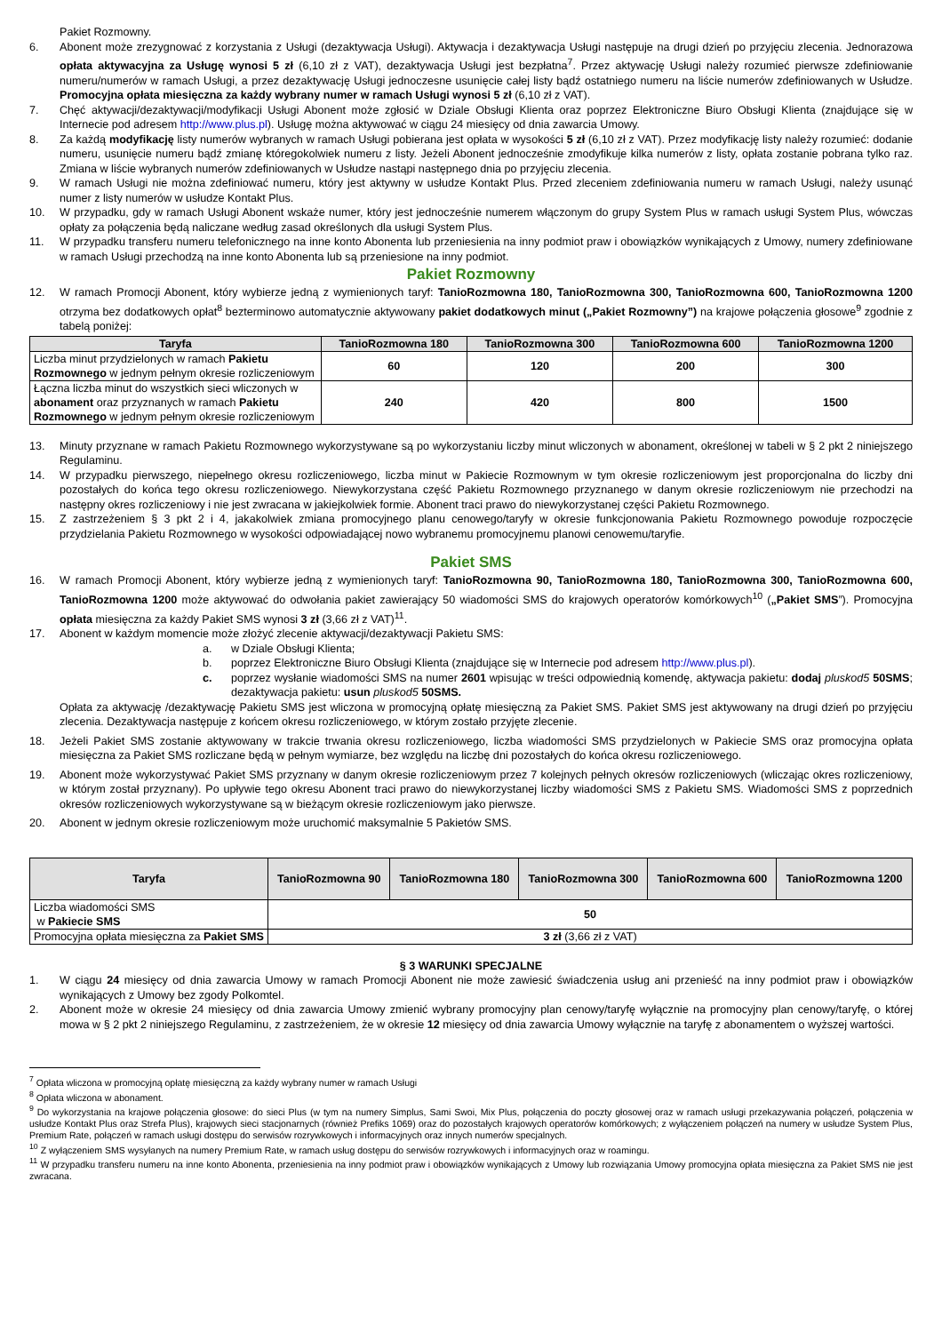Pakiet Rozmowny.
6. Abonent może zrezygnować z korzystania z Usługi (dezaktywacja Usługi). Aktywacja i dezaktywacja Usługi następuje na drugi dzień po przyjęciu zlecenia. Jednorazowa opłata aktywacyjna za Usługę wynosi 5 zł (6,10 zł z VAT), dezaktywacja Usługi jest bezpłatna<sup>7</sup>. Przez aktywację Usługi należy rozumieć pierwsze zdefiniowanie numeru/numerów w ramach Usługi, a przez dezaktywację Usługi jednoczesne usunięcie całej listy bądź ostatniego numeru na liście numerów zdefiniowanych w Usłudze. Promocyjna opłata miesięczna za każdy wybrany numer w ramach Usługi wynosi 5 zł (6,10 zł z VAT).
7. Chęć aktywacji/dezaktywacji/modyfikacji Usługi Abonent może zgłosić w Dziale Obsługi Klienta oraz poprzez Elektroniczne Biuro Obsługi Klienta (znajdujące się w Internecie pod adresem http://www.plus.pl). Usługę można aktywować w ciągu 24 miesięcy od dnia zawarcia Umowy.
8. Za każdą modyfikację listy numerów wybranych w ramach Usługi pobierana jest opłata w wysokości 5 zł (6,10 zł z VAT). Przez modyfikację listy należy rozumieć: dodanie numeru, usunięcie numeru bądź zmianę któregokolwiek numeru z listy. Jeżeli Abonent jednocześnie zmodyfikuje kilka numerów z listy, opłata zostanie pobrana tylko raz. Zmiana w liście wybranych numerów zdefiniowanych w Usłudze nastąpi następnego dnia po przyjęciu zlecenia.
9. W ramach Usługi nie można zdefiniować numeru, który jest aktywny w usłudze Kontakt Plus. Przed zleceniem zdefiniowania numeru w ramach Usługi, należy usunąć numer z listy numerów w usłudze Kontakt Plus.
10. W przypadku, gdy w ramach Usługi Abonent wskaże numer, który jest jednocześnie numerem włączonym do grupy System Plus w ramach usługi System Plus, wówczas opłaty za połączenia będą naliczane według zasad określonych dla usługi System Plus.
11. W przypadku transferu numeru telefonicznego na inne konto Abonenta lub przeniesienia na inny podmiot praw i obowiązków wynikających z Umowy, numery zdefiniowane w ramach Usługi przechodzą na inne konto Abonenta lub są przeniesione na inny podmiot.
Pakiet Rozmowny
12. W ramach Promocji Abonent, który wybierze jedną z wymienionych taryf: TanioRozmowna 180, TanioRozmowna 300, TanioRozmowna 600, TanioRozmowna 1200 otrzyma bez dodatkowych opłat<sup>8</sup> bezterminowo automatycznie aktywowany pakiet dodatkowych minut („Pakiet Rozmowny”) na krajowe połączenia głosowe<sup>9</sup> zgodnie z tabelą poniżej:
| Taryfa | TanioRozmowna 180 | TanioRozmowna 300 | TanioRozmowna 600 | TanioRozmowna 1200 |
| --- | --- | --- | --- | --- |
| Liczba minut przydzielonych w ramach Pakietu Rozmownego w jednym pełnym okresie rozliczeniowym | 60 | 120 | 200 | 300 |
| Łączna liczba minut do wszystkich sieci wliczonych w abonament oraz przyznanych w ramach Pakietu Rozmownego w jednym pełnym okresie rozliczeniowym | 240 | 420 | 800 | 1500 |
13. Minuty przyznane w ramach Pakietu Rozmownego wykorzystywane są po wykorzystaniu liczby minut wliczonych w abonament, określonej w tabeli w § 2 pkt 2 niniejszego Regulaminu.
14. W przypadku pierwszego, niepełnego okresu rozliczeniowego, liczba minut w Pakiecie Rozmownym w tym okresie rozliczeniowym jest proporcjonalna do liczby dni pozostałych do końca tego okresu rozliczeniowego. Niewykorzystana część Pakietu Rozmownego przyznanego w danym okresie rozliczeniowym nie przechodzi na następny okres rozliczeniowy i nie jest zwracana w jakiejkolwiek formie. Abonent traci prawo do niewykorzystanej części Pakietu Rozmownego.
15. Z zastrzeżeniem § 3 pkt 2 i 4, jakakolwiek zmiana promocyjnego planu cenowego/taryfy w okresie funkcjonowania Pakietu Rozmownego powoduje rozpoczęcie przydzielania Pakietu Rozmownego w wysokości odpowiadającej nowo wybranemu promocyjnemu planowi cenowemu/taryfie.
Pakiet SMS
16. W ramach Promocji Abonent, który wybierze jedną z wymienionych taryf: TanioRozmowna 90, TanioRozmowna 180, TanioRozmowna 300, TanioRozmowna 600, TanioRozmowna 1200 może aktywować do odwołania pakiet zawierający 50 wiadomości SMS do krajowych operatorów komórkowych<sup>10</sup> („Pakiet SMS”). Promocyjna opłata miesięczna za każdy Pakiet SMS wynosi 3 zł (3,66 zł z VAT)<sup>11</sup>.
17. Abonent w każdym momencie może złożyć zlecenie aktywacji/dezaktywacji Pakietu SMS:
a. w Dziale Obsługi Klienta;
b. poprzez Elektroniczne Biuro Obsługi Klienta (znajdujące się w Internecie pod adresem http://www.plus.pl).
c. poprzez wysłanie wiadomości SMS na numer 2601 wpisując w treści odpowiednią komendę, aktywacja pakietu: dodaj pluskod5 50SMS; dezaktywacja pakietu: usun pluskod5 50SMS.
Opłata za aktywację /dezaktywację Pakietu SMS jest wliczona w promocyjną opłatę miesięczną za Pakiet SMS. Pakiet SMS jest aktywowany na drugi dzień po przyjęciu zlecenia. Dezaktywacja następuje z końcem okresu rozliczeniowego, w którym zostało przyjęte zlecenie.
18. Jeżeli Pakiet SMS zostanie aktywowany w trakcie trwania okresu rozliczeniowego, liczba wiadomości SMS przydzielonych w Pakiecie SMS oraz promocyjna opłata miesięczna za Pakiet SMS rozliczane będą w pełnym wymiarze, bez względu na liczbę dni pozostałych do końca okresu rozliczeniowego.
19. Abonent może wykorzystywać Pakiet SMS przyznany w danym okresie rozliczeniowym przez 7 kolejnych pełnych okresów rozliczeniowych (wliczając okres rozliczeniowy, w którym został przyznany). Po upływie tego okresu Abonent traci prawo do niewykorzystanej liczby wiadomości SMS z Pakietu SMS. Wiadomości SMS z poprzednich okresów rozliczeniowych wykorzystywane są w bieżącym okresie rozliczeniowym jako pierwsze.
20. Abonent w jednym okresie rozliczeniowym może uruchomić maksymalnie 5 Pakietów SMS.
| Taryfa | TanioRozmowna 90 | TanioRozmowna 180 | TanioRozmowna 300 | TanioRozmowna 600 | TanioRozmowna 1200 |
| --- | --- | --- | --- | --- | --- |
| Liczba wiadomości SMS w Pakiecie SMS | 50 | | | | |
| Promocyjna opłata miesięczna za Pakiet SMS | 3 zł (3,66 zł z VAT) | | | | |
§ 3 WARUNKI SPECJALNE
1. W ciągu 24 miesięcy od dnia zawarcia Umowy w ramach Promocji Abonent nie może zawiesić świadczenia usług ani przenieść na inny podmiot praw i obowiązków wynikających z Umowy bez zgody Polkomtel.
2. Abonent może w okresie 24 miesięcy od dnia zawarcia Umowy zmienić wybrany promocyjny plan cenowy/taryfę wyłącznie na promocyjny plan cenowy/taryfę, o której mowa w § 2 pkt 2 niniejszego Regulaminu, z zastrzeżeniem, że w okresie 12 miesięcy od dnia zawarcia Umowy wyłącznie na taryfę z abonamentem o wyższej wartości.
<sup>7</sup> Opłata wliczona w promocyjną opłatę miesięczną za każdy wybrany numer w ramach Usługi
<sup>8</sup> Opłata wliczona w abonament.
<sup>9</sup> Do wykorzystania na krajowe połączenia głosowe: do sieci Plus (w tym na numery Simplus, Sami Swoi, Mix Plus, połączenia do poczty głosowej oraz w ramach usługi przekazywania połączeń, połączenia w usłudze Kontakt Plus oraz Strefa Plus), krajowych sieci stacjonarnych (również Prefiks 1069) oraz do pozostałych krajowych operatorów komórkowych; z wyłączeniem połączeń na numery w usłudze System Plus, Premium Rate, połączeń w ramach usługi dostępu do serwisów rozrywkowych i informacyjnych oraz innych numerów specjalnych.
<sup>10</sup> Z wyłączeniem SMS wysyłanych na numery Premium Rate, w ramach usług dostępu do serwisów rozrywkowych i informacyjnych oraz w roamingu.
<sup>11</sup> W przypadku transferu numeru na inne konto Abonenta, przeniesienia na inny podmiot praw i obowiązków wynikających z Umowy lub rozwiązania Umowy promocyjna opłata miesięczna za Pakiet SMS nie jest zwracana.